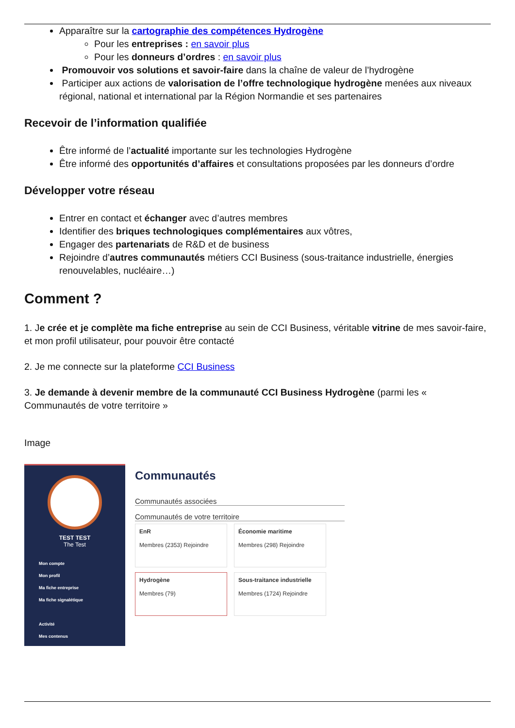Apparaître sur la cartographie des compétences Hydrogène
Pour les entreprises : en savoir plus
Pour les donneurs d’ordres : en savoir plus
Promouvoir vos solutions et savoir-faire dans la chaîne de valeur de l’hydrogène
Participer aux actions de valorisation de l’offre technologique hydrogène menées aux niveaux régional, national et international par la Région Normandie et ses partenaires
Recevoir de l’information qualifiée
Être informé de l’actualité importante sur les technologies Hydrogène
Être informé des opportunités d’affaires et consultations proposées par les donneurs d’ordre
Développer votre réseau
Entrer en contact et échanger avec d’autres membres
Identifier des briques technologiques complémentaires aux vôtres,
Engager des partenariats de R&D et de business
Rejoindre d’autres communautés métiers CCI Business (sous-traitance industrielle, énergies renouvelables, nucléaire…)
Comment ?
1. Je crée et je complète ma fiche entreprise au sein de CCI Business, véritable vitrine de mes savoir-faire, et mon profil utilisateur, pour pouvoir être contacté
2. Je me connecte sur la plateforme CCI Business
3. Je demande à devenir membre de la communauté CCI Business Hydrogène (parmi les « Communautés de votre territoire »
Image
TEST TEST
The Test
Mon compte
Mon profil
Ma fiche entreprise
Ma fiche signalétique
Activité
Mes contenus
Communautés
Communautés associées
Communautés de votre territoire
EnR
Membres (2353) Rejoindre
Économie maritime
Membres (298) Rejoindre
Hydrogène
Membres (79)
Sous-traitance industrielle
Membres (1724) Rejoindre